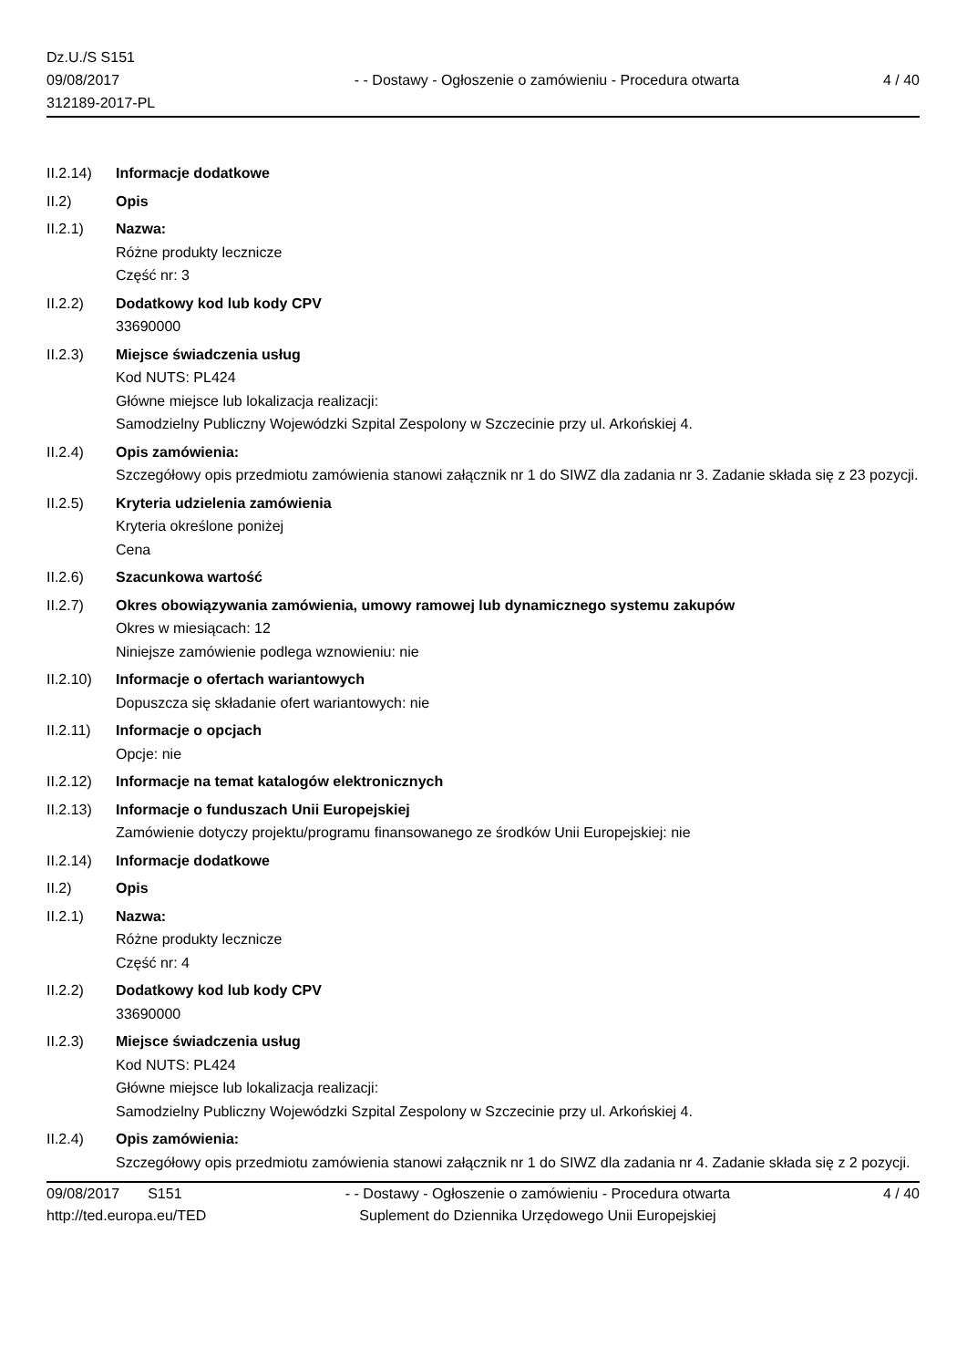Dz.U./S S151
09/08/2017
312189-2017-PL
- - Dostawy - Ogłoszenie o zamówieniu - Procedura otwarta
4 / 40
II.2.14)
Informacje dodatkowe
II.2) Opis
II.2.1) Nazwa:
Różne produkty lecznicze
Część nr: 3
II.2.2) Dodatkowy kod lub kody CPV
33690000
II.2.3) Miejsce świadczenia usług
Kod NUTS: PL424
Główne miejsce lub lokalizacja realizacji:
Samodzielny Publiczny Wojewódzki Szpital Zespolony w Szczecinie przy ul. Arkońskiej 4.
II.2.4) Opis zamówienia:
Szczegółowy opis przedmiotu zamówienia stanowi załącznik nr 1 do SIWZ dla zadania nr 3. Zadanie składa się z 23 pozycji.
II.2.5) Kryteria udzielenia zamówienia
Kryteria określone poniżej
Cena
II.2.6) Szacunkowa wartość
II.2.7) Okres obowiązywania zamówienia, umowy ramowej lub dynamicznego systemu zakupów
Okres w miesiącach: 12
Niniejsze zamówienie podlega wznowieniu: nie
II.2.10)
Informacje o ofertach wariantowych
Dopuszcza się składanie ofert wariantowych: nie
II.2.11)
Informacje o opcjach
Opcje: nie
II.2.12)
Informacje na temat katalogów elektronicznych
II.2.13)
Informacje o funduszach Unii Europejskiej
Zamówienie dotyczy projektu/programu finansowanego ze środków Unii Europejskiej: nie
II.2.14)
Informacje dodatkowe
II.2) Opis
II.2.1) Nazwa:
Różne produkty lecznicze
Część nr: 4
II.2.2) Dodatkowy kod lub kody CPV
33690000
II.2.3) Miejsce świadczenia usług
Kod NUTS: PL424
Główne miejsce lub lokalizacja realizacji:
Samodzielny Publiczny Wojewódzki Szpital Zespolony w Szczecinie przy ul. Arkońskiej 4.
II.2.4) Opis zamówienia:
Szczegółowy opis przedmiotu zamówienia stanowi załącznik nr 1 do SIWZ dla zadania nr 4. Zadanie składa się z 2 pozycji.
09/08/2017 S151
http://ted.europa.eu/TED
- - Dostawy - Ogłoszenie o zamówieniu - Procedura otwarta
Suplement do Dziennika Urzędowego Unii Europejskiej
4 / 40